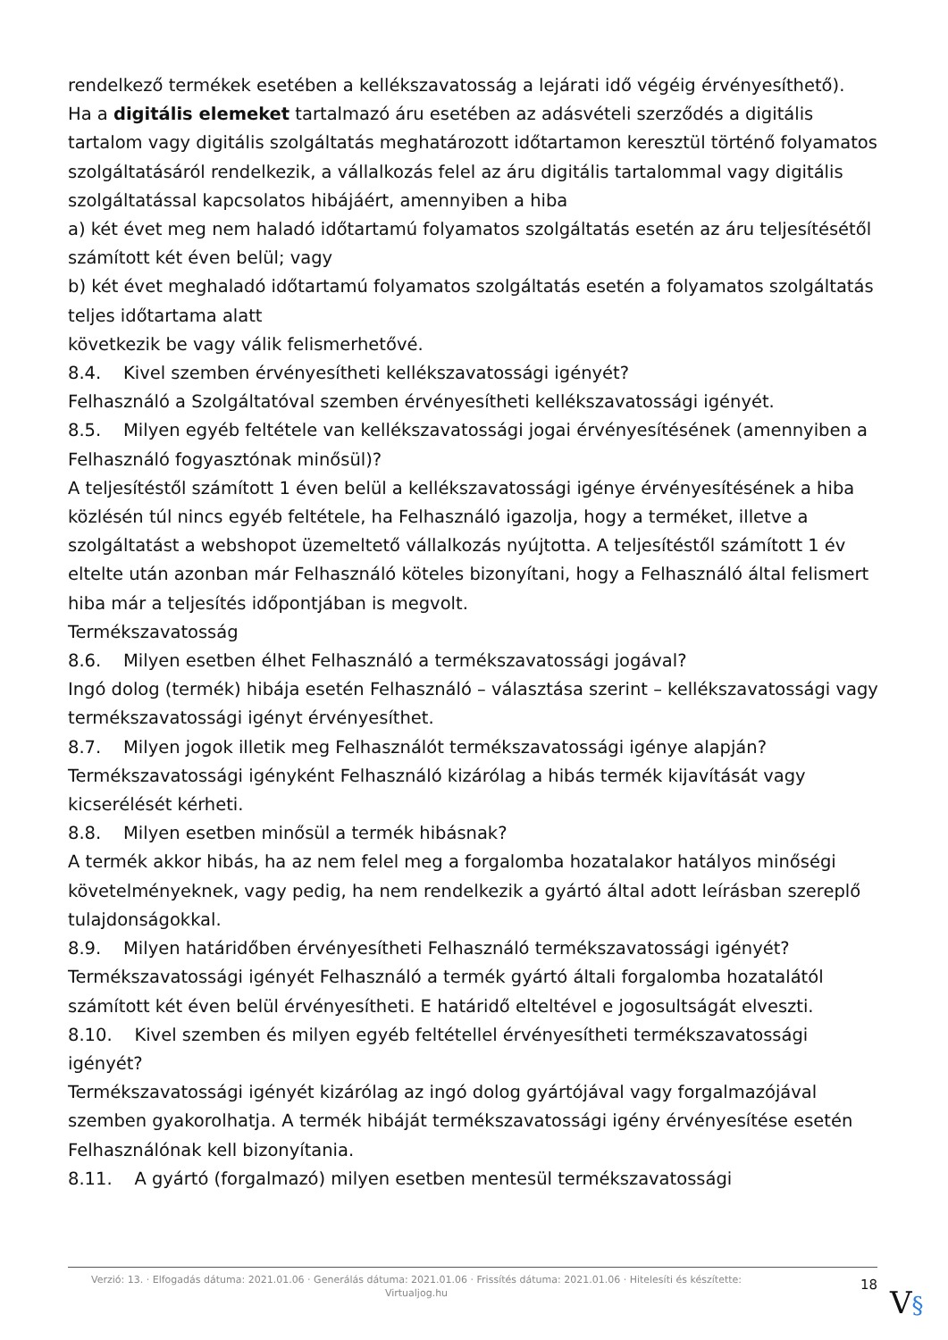rendelkező termékek esetében a kellékszavatosság a lejárati idő végéig érvényesíthető).
Ha a digitális elemeket tartalmazó áru esetében az adásvételi szerződés a digitális tartalom vagy digitális szolgáltatás meghatározott időtartamon keresztül történő folyamatos szolgáltatásáról rendelkezik, a vállalkozás felel az áru digitális tartalommal vagy digitális szolgáltatással kapcsolatos hibájáért, amennyiben a hiba
a) két évet meg nem haladó időtartamú folyamatos szolgáltatás esetén az áru teljesítésétől számított két éven belül; vagy
b) két évet meghaladó időtartamú folyamatos szolgáltatás esetén a folyamatos szolgáltatás teljes időtartama alatt
következik be vagy válik felismerhetővé.
8.4. Kivel szemben érvényesítheti kellékszavatossági igényét?
Felhasználó a Szolgáltatóval szemben érvényesítheti kellékszavatossági igényét.
8.5. Milyen egyéb feltétele van kellékszavatossági jogai érvényesítésének (amennyiben a Felhasználó fogyasztónak minősül)?
A teljesítéstől számított 1 éven belül a kellékszavatossági igénye érvényesítésének a hiba közlésén túl nincs egyéb feltétele, ha Felhasználó igazolja, hogy a terméket, illetve a szolgáltatást a webshopot üzemeltető vállalkozás nyújtotta. A teljesítéstől számított 1 év eltelte után azonban már Felhasználó köteles bizonyítani, hogy a Felhasználó által felismert hiba már a teljesítés időpontjában is megvolt.
Termékszavatosság
8.6. Milyen esetben élhet Felhasználó a termékszavatossági jogával?
Ingó dolog (termék) hibája esetén Felhasználó – választása szerint – kellékszavatossági vagy termékszavatossági igényt érvényesíthet.
8.7. Milyen jogok illetik meg Felhasználót termékszavatossági igénye alapján?
Termékszavatossági igényként Felhasználó kizárólag a hibás termék kijavítását vagy kicserélését kérheti.
8.8. Milyen esetben minősül a termék hibásnak?
A termék akkor hibás, ha az nem felel meg a forgalomba hozatalakor hatályos minőségi követelményeknek, vagy pedig, ha nem rendelkezik a gyártó által adott leírásban szereplő tulajdonságokkal.
8.9. Milyen határidőben érvényesítheti Felhasználó termékszavatossági igényét?
Termékszavatossági igényét Felhasználó a termék gyártó általi forgalomba hozatalától számított két éven belül érvényesítheti. E határidő elteltével e jogosultságát elveszti.
8.10. Kivel szemben és milyen egyéb feltétellel érvényesítheti termékszavatossági igényét?
Termékszavatossági igényét kizárólag az ingó dolog gyártójával vagy forgalmazójával szemben gyakorolhatja. A termék hibáját termékszavatossági igény érvényesítése esetén Felhasználónak kell bizonyítania.
8.11. A gyártó (forgalmazó) milyen esetben mentesül termékszavatossági
Verzió: 13. · Elfogadás dátuma: 2021.01.06 · Generálás dátuma: 2021.01.06 · Frissítés dátuma: 2021.01.06 · Hitelesíti és készítette: Virtualjog.hu
18
V§